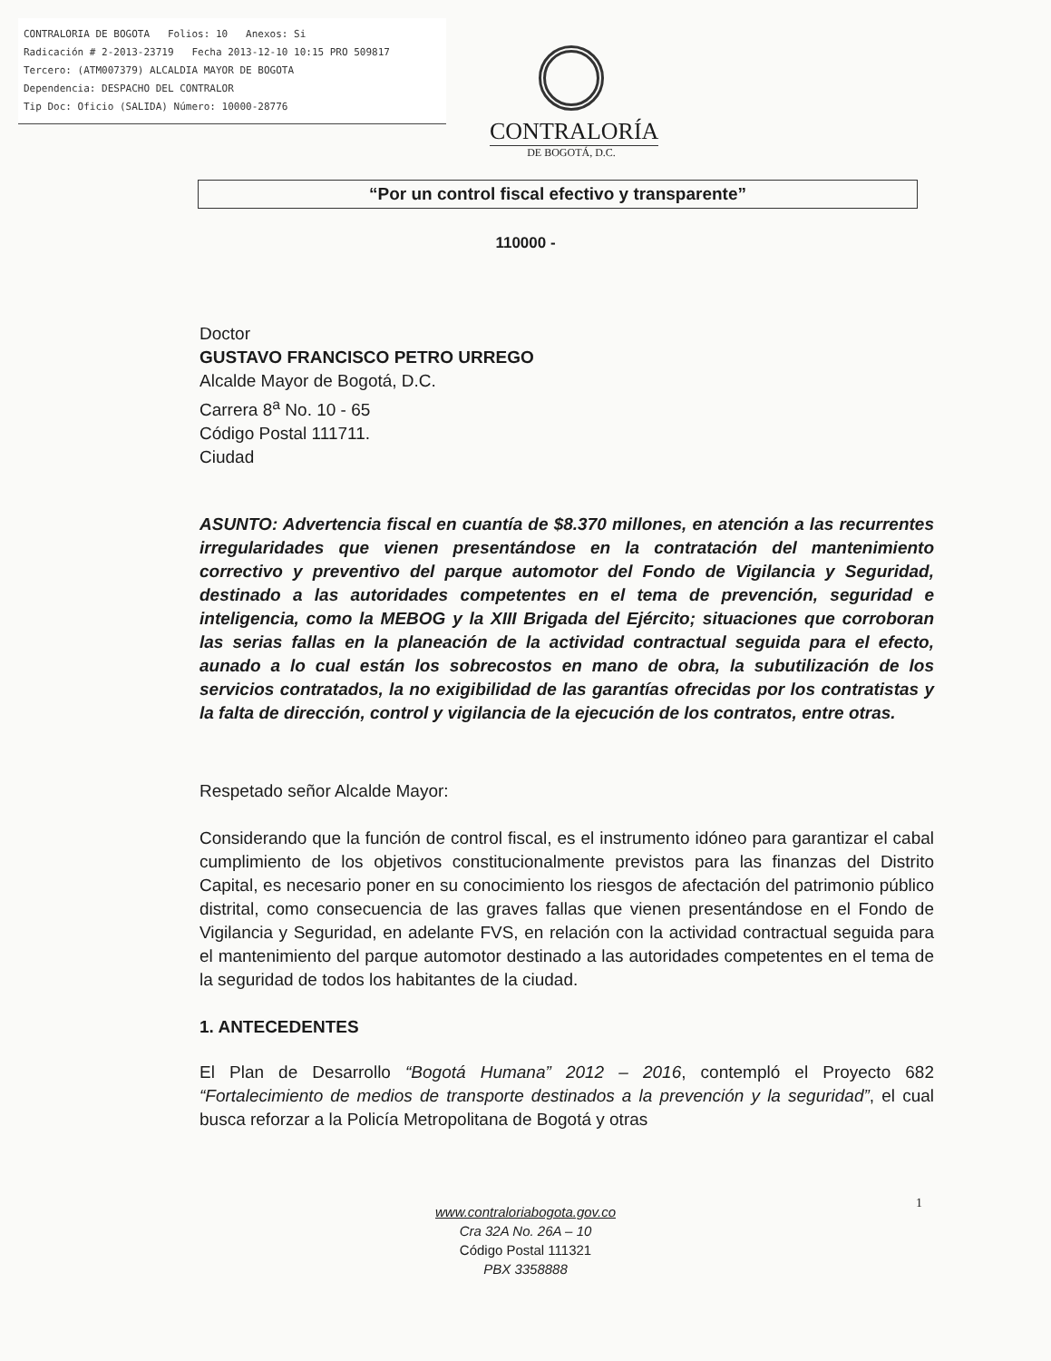CONTRALORIA DE BOGOTA Folios: 10 Anexos: Si
Radicación # 2-2013-23719 Fecha 2013-12-10 10:15 PRO 509817
Tercero: (ATM007379) ALCALDIA MAYOR DE BOGOTA
Dependencia: DESPACHO DEL CONTRALOR
Tip Doc: Oficio (SALIDA) Número: 10000-28776
CONTRALORÍA
DE BOGOTÁ, D.C.
“Por un control fiscal efectivo y transparente”
110000 -
Doctor
GUSTAVO FRANCISCO PETRO URREGO
Alcalde Mayor de Bogotá, D.C.
Carrera 8<sup>a</sup> No. 10 - 65
Código Postal 111711.
Ciudad
ASUNTO: Advertencia fiscal en cuantía de $8.370 millones, en atención a las recurrentes irregularidades que vienen presentándose en la contratación del mantenimiento correctivo y preventivo del parque automotor del Fondo de Vigilancia y Seguridad, destinado a las autoridades competentes en el tema de prevención, seguridad e inteligencia, como la MEBOG y la XIII Brigada del Ejército; situaciones que corroboran las serias fallas en la planeación de la actividad contractual seguida para el efecto, aunado a lo cual están los sobrecostos en mano de obra, la subutilización de los servicios contratados, la no exigibilidad de las garantías ofrecidas por los contratistas y la falta de dirección, control y vigilancia de la ejecución de los contratos, entre otras.
Respetado señor Alcalde Mayor:
Considerando que la función de control fiscal, es el instrumento idóneo para garantizar el cabal cumplimiento de los objetivos constitucionalmente previstos para las finanzas del Distrito Capital, es necesario poner en su conocimiento los riesgos de afectación del patrimonio público distrital, como consecuencia de las graves fallas que vienen presentándose en el Fondo de Vigilancia y Seguridad, en adelante FVS, en relación con la actividad contractual seguida para el mantenimiento del parque automotor destinado a las autoridades competentes en el tema de la seguridad de todos los habitantes de la ciudad.
1. ANTECEDENTES
El Plan de Desarrollo “Bogotá Humana” 2012 – 2016, contempló el Proyecto 682 “Fortalecimiento de medios de transporte destinados a la prevención y la seguridad”, el cual busca reforzar a la Policía Metropolitana de Bogotá y otras
1
www.contraloriabogota.gov.co
Cra 32A No. 26A – 10
Código Postal 111321
PBX 3358888